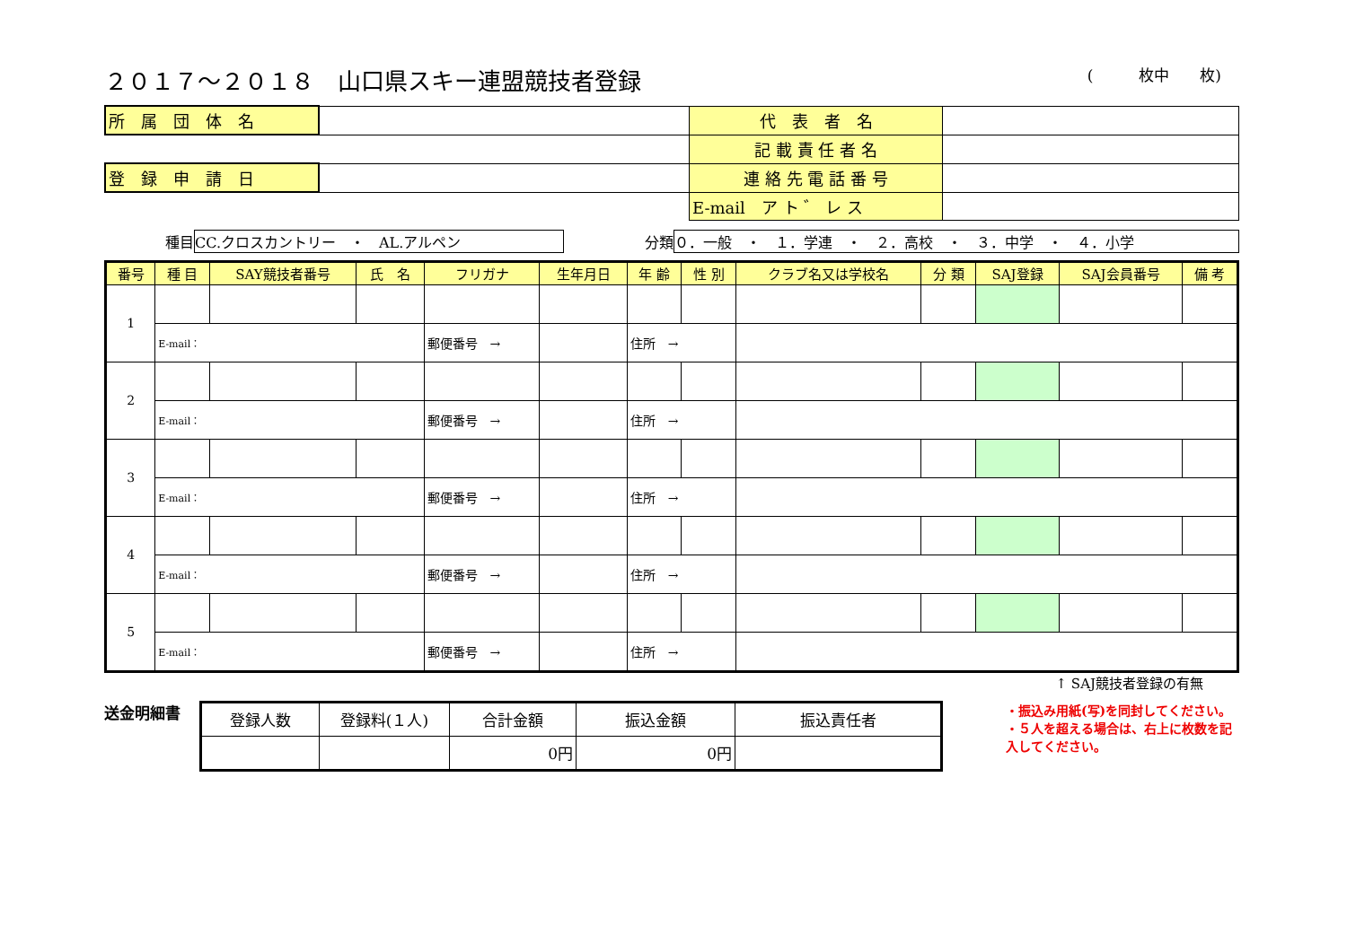２０１７～２０１８　山口県スキー連盟競技者登録 (　　　枚中　　枚)
| 所 属 団 体 名 | | 代 表 者 名 | |
| | | 記 載 責 任 者 名 | |
| 登 録 申 請 日 | | 連 絡 先 電 話 番 号 | |
| | | E-mail ア ト ゛ レ ス | |
種目 CC.クロスカントリー　・　AL.アルペン 分類 ０．一般　・　１．学連　・　２．高校　・　３．中学　・　４．小学
| 番号 | 種 目 | SAY競技者番号 | 氏 名 | フリガナ | 生年月日 | 年 齢 | 性 別 | クラブ名又は学校名 | 分 類 | SAJ登録 | SAJ会員番号 | 備 考 |
| --- | --- | --- | --- | --- | --- | --- | --- | --- | --- | --- | --- | --- |
| 1 | | | | | | | | | | | | |
| | E-mail： | | | 郵便番号 → | | 住所 → | | | | | | |
| 2 | | | | | | | | | | | | |
| | E-mail： | | | 郵便番号 → | | 住所 → | | | | | | |
| 3 | | | | | | | | | | | | |
| | E-mail： | | | 郵便番号 → | | 住所 → | | | | | | |
| 4 | | | | | | | | | | | | |
| | E-mail： | | | 郵便番号 → | | 住所 → | | | | | | |
| 5 | | | | | | | | | | | | |
| | E-mail： | | | 郵便番号 → | | 住所 → | | | | | | |
↑ SAJ競技者登録の有無
送金明細書
| 登録人数 | 登録料(１人) | 合計金額 | 振込金額 | 振込責任者 |
| | | 0円 | 0円 | |
・振込み用紙(写)を同封してください。
・５人を超える場合は、右上に枚数を記入してください。